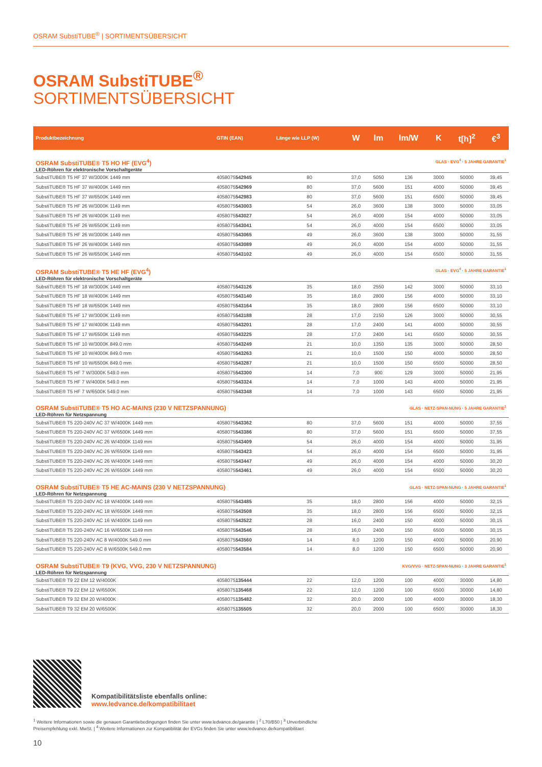OSRAM SubstiTUBE<sup>®</sup> | SORTIMENTSÜBERSICHT
OSRAM SubstiTUBE<sup>®</sup>
SORTIMENTSÜBERSICHT
| Produktbezeichnung | GTIN (EAN) | Länge wie LLP (W) | W | lm | lm/W | K | t[h]<sup>2</sup> | €<sup>3</sup> |
| --- | --- | --- | --- | --- | --- | --- | --- | --- |
| GLAS · EVG<sup>4</sup> · 5 JAHRE GARANTIE<sup>1</sup> OSRAM SubstiTUBE® T5 HO HF (EVG<sup>4</sup>) LED-Röhren für elektronische Vorschaltgeräte | | | | | | | | |
| SubstiTUBE® T5 HF 37 W/3000K 1449 mm | 4058075 542945 | 80 | 37,0 | 5050 | 136 | 3000 | 50000 | 39,45 |
| SubstiTUBE® T5 HF 37 W/4000K 1449 mm | 4058075 542969 | 80 | 37,0 | 5600 | 151 | 4000 | 50000 | 39,45 |
| SubstiTUBE® T5 HF 37 W/6500K 1449 mm | 4058075 542983 | 80 | 37,0 | 5600 | 151 | 6500 | 50000 | 39,45 |
| SubstiTUBE® T5 HF 26 W/3000K 1149 mm | 4058075 543003 | 54 | 26,0 | 3600 | 138 | 3000 | 50000 | 33,05 |
| SubstiTUBE® T5 HF 26 W/4000K 1149 mm | 4058075 543027 | 54 | 26,0 | 4000 | 154 | 4000 | 50000 | 33,05 |
| SubstiTUBE® T5 HF 26 W/6500K 1149 mm | 4058075 543041 | 54 | 26,0 | 4000 | 154 | 6500 | 50000 | 33,05 |
| SubstiTUBE® T5 HF 26 W/3000K 1449 mm | 4058075 543065 | 49 | 26,0 | 3600 | 138 | 3000 | 50000 | 31,55 |
| SubstiTUBE® T5 HF 26 W/4000K 1449 mm | 4058075 543089 | 49 | 26,0 | 4000 | 154 | 4000 | 50000 | 31,55 |
| SubstiTUBE® T5 HF 26 W/6500K 1449 mm | 4058075 543102 | 49 | 26,0 | 4000 | 154 | 6500 | 50000 | 31,55 |
| GLAS · EVG<sup>4</sup> · 5 JAHRE GARANTIE<sup>1</sup> OSRAM SubstiTUBE® T5 HE HF (EVG<sup>4</sup>) LED-Röhren für elektronische Vorschaltgeräte | | | | | | | | |
| SubstiTUBE® T5 HF 18 W/3000K 1449 mm | 4058075 543126 | 35 | 18,0 | 2550 | 142 | 3000 | 50000 | 33,10 |
| SubstiTUBE® T5 HF 18 W/4000K 1449 mm | 4058075 543140 | 35 | 18,0 | 2800 | 156 | 4000 | 50000 | 33,10 |
| SubstiTUBE® T5 HF 18 W/6500K 1449 mm | 4058075 543164 | 35 | 18,0 | 2800 | 156 | 6500 | 50000 | 33,10 |
| SubstiTUBE® T5 HF 17 W/3000K 1149 mm | 4058075 543188 | 28 | 17,0 | 2150 | 126 | 3000 | 50000 | 30,55 |
| SubstiTUBE® T5 HF 17 W/4000K 1149 mm | 4058075 543201 | 28 | 17,0 | 2400 | 141 | 4000 | 50000 | 30,55 |
| SubstiTUBE® T5 HF 17 W/6500K 1149 mm | 4058075 543225 | 28 | 17,0 | 2400 | 141 | 6500 | 50000 | 30,55 |
| SubstiTUBE® T5 HF 10 W/3000K 849.0 mm | 4058075 543249 | 21 | 10,0 | 1350 | 135 | 3000 | 50000 | 28,50 |
| SubstiTUBE® T5 HF 10 W/4000K 849.0 mm | 4058075 543263 | 21 | 10,0 | 1500 | 150 | 4000 | 50000 | 28,50 |
| SubstiTUBE® T5 HF 10 W/6500K 849.0 mm | 4058075 543287 | 21 | 10,0 | 1500 | 150 | 6500 | 50000 | 28,50 |
| SubstiTUBE® T5 HF 7 W/3000K 549.0 mm | 4058075 543300 | 14 | 7,0 | 900 | 129 | 3000 | 50000 | 21,95 |
| SubstiTUBE® T5 HF 7 W/4000K 549.0 mm | 4058075 543324 | 14 | 7,0 | 1000 | 143 | 4000 | 50000 | 21,95 |
| SubstiTUBE® T5 HF 7 W/6500K 549.0 mm | 4058075 543348 | 14 | 7,0 | 1000 | 143 | 6500 | 50000 | 21,95 |
| GLAS · NETZ-SPAN-NUNG · 5 JAHRE GARANTIE<sup>1</sup> OSRAM SubstiTUBE® T5 HO AC-MAINS (230 V NETZSPANNUNG) LED-Röhren für Netzspannung | | | | | | | | |
| SubstiTUBE® T5 220-240V AC 37 W/4000K 1449 mm | 4058075 543362 | 80 | 37,0 | 5600 | 151 | 4000 | 50000 | 37,55 |
| SubstiTUBE® T5 220-240V AC 37 W/6500K 1449 mm | 4058075 543386 | 80 | 37,0 | 5600 | 151 | 6500 | 50000 | 37,55 |
| SubstiTUBE® T5 220-240V AC 26 W/4000K 1149 mm | 4058075 543409 | 54 | 26,0 | 4000 | 154 | 4000 | 50000 | 31,95 |
| SubstiTUBE® T5 220-240V AC 26 W/6500K 1149 mm | 4058075 543423 | 54 | 26,0 | 4000 | 154 | 6500 | 50000 | 31,95 |
| SubstiTUBE® T5 220-240V AC 26 W/4000K 1449 mm | 4058075 543447 | 49 | 26,0 | 4000 | 154 | 4000 | 50000 | 30,20 |
| SubstiTUBE® T5 220-240V AC 26 W/6500K 1449 mm | 4058075 543461 | 49 | 26,0 | 4000 | 154 | 6500 | 50000 | 30,20 |
| GLAS · NETZ-SPAN-NUNG · 5 JAHRE GARANTIE<sup>1</sup> OSRAM SubstiTUBE® T5 HE AC-MAINS (230 V NETZSPANNUNG) LED-Röhren für Netzspannung | | | | | | | | |
| SubstiTUBE® T5 220-240V AC 18 W/4000K 1449 mm | 4058075 543485 | 35 | 18,0 | 2800 | 156 | 4000 | 50000 | 32,15 |
| SubstiTUBE® T5 220-240V AC 18 W/6500K 1449 mm | 4058075 543508 | 35 | 18,0 | 2800 | 156 | 6500 | 50000 | 32,15 |
| SubstiTUBE® T5 220-240V AC 16 W/4000K 1149 mm | 4058075 543522 | 28 | 16,0 | 2400 | 150 | 4000 | 50000 | 30,15 |
| SubstiTUBE® T5 220-240V AC 16 W/6500K 1149 mm | 4058075 543546 | 28 | 16,0 | 2400 | 150 | 6500 | 50000 | 30,15 |
| SubstiTUBE® T5 220-240V AC 8 W/4000K 549.0 mm | 4058075 543560 | 14 | 8,0 | 1200 | 150 | 4000 | 50000 | 20,90 |
| SubstiTUBE® T5 220-240V AC 8 W/6500K 549.0 mm | 4058075 543584 | 14 | 8,0 | 1200 | 150 | 6500 | 50000 | 20,90 |
| KVG/VVG · NETZ-SPAN-NUNG · 3 JAHRE GARANTIE<sup>1</sup> OSRAM SubstiTUBE® T9 (KVG, VVG, 230 V NETZSPANNUNG) LED-Röhren für Netzspannung | | | | | | | | |
| SubstiTUBE® T9 22 EM 12 W/4000K | 4058075 135444 | 22 | 12,0 | 1200 | 100 | 4000 | 30000 | 14,80 |
| SubstiTUBE® T9 22 EM 12 W/6500K | 4058075 135468 | 22 | 12,0 | 1200 | 100 | 6500 | 30000 | 14,80 |
| SubstiTUBE® T9 32 EM 20 W/4000K | 4058075 135482 | 32 | 20,0 | 2000 | 100 | 4000 | 30000 | 18,30 |
| SubstiTUBE® T9 32 EM 20 W/6500K | 4058075 135505 | 32 | 20,0 | 2000 | 100 | 6500 | 30000 | 18,30 |
Kompatibilitätsliste ebenfalls online:
www.ledvance.de/kompatibilitaet
<sup>1</sup> Weitere Informationen sowie die genauen Garantiebedingungen finden Sie unter www.ledvance.de/garantie | <sup>2</sup> L70/B50 | <sup>3</sup> Unverbindliche
Preisempfehlung exkl. MwSt. | <sup>4</sup> Weitere Informationen zur Kompatibilität der EVGs finden Sie unter www.ledvance.de/kompatibilitaet
10